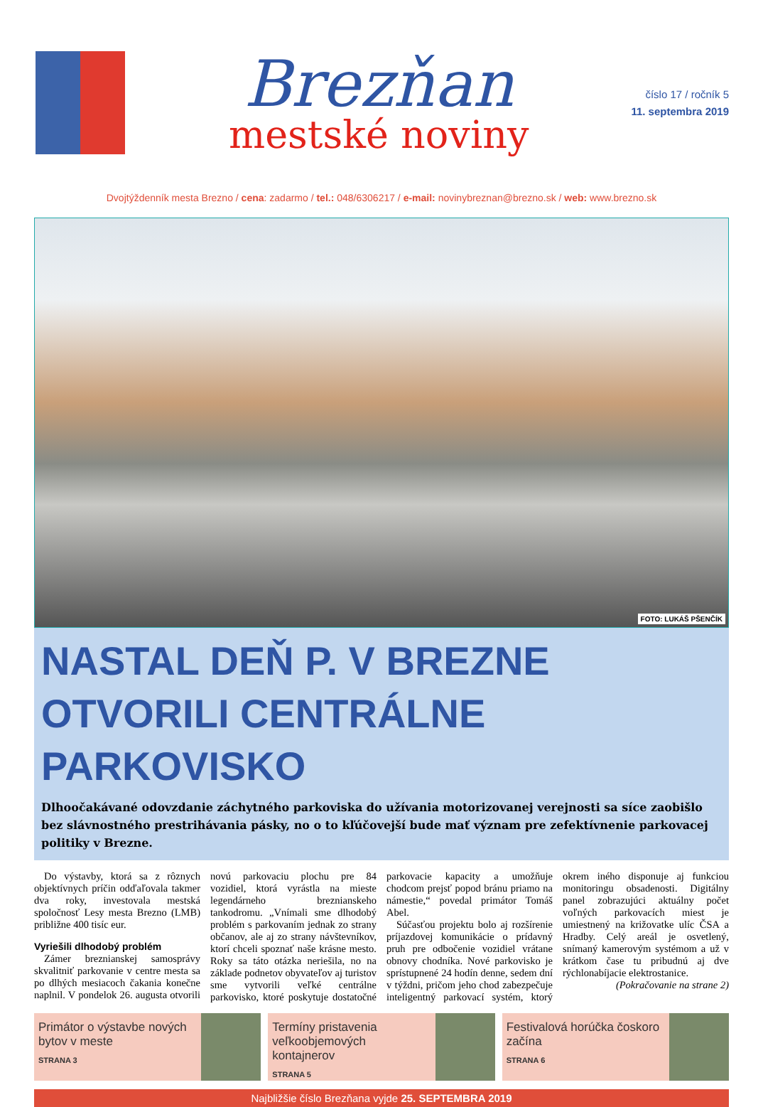Brezňan
mestské noviny
číslo 17 / ročník 5
11. septembra 2019
Dvojtýždenník mesta Brezno / cena: zadarmo / tel.: 048/6306217 / e-mail: novinybreznan@brezno.sk / web: www.brezno.sk
FOTO: LUKÁŠ PŠENČÍK
NASTAL DEŇ P. V BREZNE OTVORILI CENTRÁLNE PARKOVISKO
Dlhoočakávané odovzdanie záchytného parkoviska do užívania motorizovanej verejnosti sa síce zaobišlo bez slávnostného prestrihávania pásky, no o to kľúčovejší bude mať význam pre zefektívnenie parkovacej politiky v Brezne.
Do výstavby, ktorá sa z rôznych objektívnych príčin odďaľovala takmer dva roky, investovala mestská spoločnosť Lesy mesta Brezno (LMB) približne 400 tisíc eur.
Vyriešili dlhodobý problém
Zámer breznianskej samosprávy skvalitniť parkovanie v centre mesta sa po dlhých mesiacoch čakania konečne naplnil. V pondelok 26. augusta otvorili novú parkovaciu plochu pre 84 vozidiel, ktorá vyrástla na mieste legendárneho breznianskeho tankodromu. „Vnímali sme dlhodobý problém s parkovaním jednak zo strany občanov, ale aj zo strany návštevníkov, ktorí chceli spoznať naše krásne mesto. Roky sa táto otázka neriešila, no na základe podnetov obyvateľov aj turistov sme vytvorili veľké centrálne parkovisko, ktoré poskytuje dostatočné parkovacie kapacity a umožňuje chodcom prejsť popod bránu priamo na námestie,“ povedal primátor Tomáš Abel.
Súčasťou projektu bolo aj rozšírenie príjazdovej komunikácie o prídavný pruh pre odbočenie vozidiel vrátane obnovy chodníka. Nové parkovisko je sprístupnené 24 hodín denne, sedem dní v týždni, pričom jeho chod zabezpečuje inteligentný parkovací systém, ktorý okrem iného disponuje aj funkciou monitoringu obsadenosti. Digitálny panel zobrazujúci aktuálny počet voľných parkovacích miest je umiestnený na križovatke ulíc ČSA a Hradby. Celý areál je osvetlený, snímaný kamerovým systémom a už v krátkom čase tu pribudnú aj dve rýchlonabíjacie elektrostanice.
(Pokračovanie na strane 2)
Primátor o výstavbe nových bytov v meste
STRANA 3
Termíny pristavenia veľkoobjemových kontajnerov
STRANA 5
Festivalová horúčka čoskoro začína
STRANA 6
Najbližšie číslo Brezňana vyjde 25. SEPTEMBRA 2019